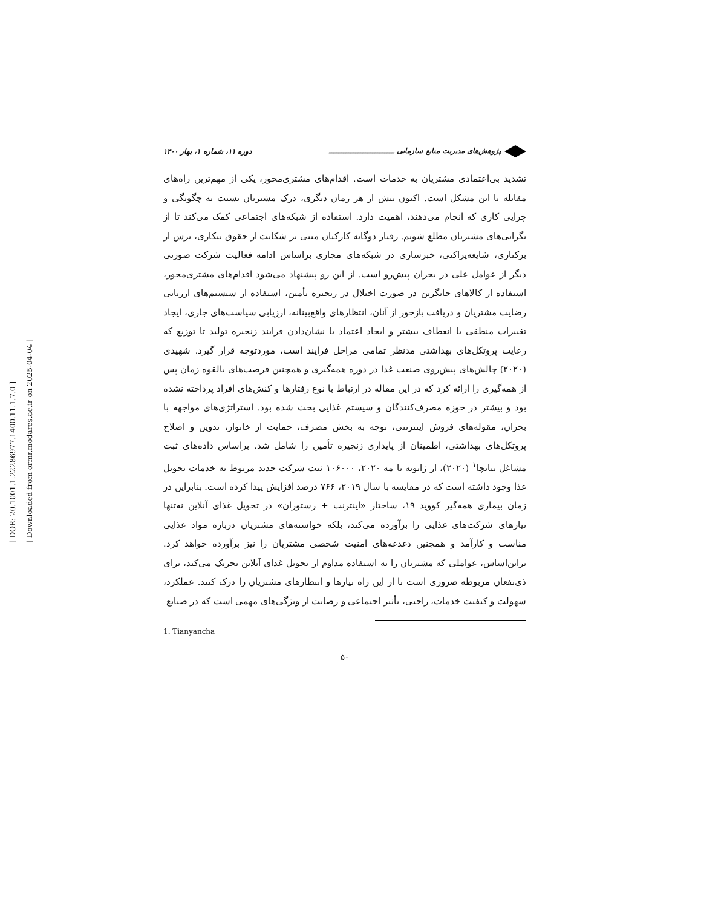[ DOR: 20.1001.1.22286977.1400.11.1.7.0 ]
[ Downloaded from ormr.modares.ac.ir on 2025-04-04 ]
پژوهش‌های مدیریت منابع سازمانی ـــــــــــــــــــــــــــ دوره ۱۱، شماره ۱، بهار ۱۴۰۰
تشدید بی‌اعتمادی مشتریان به خدمات است. اقدام‌های مشتری‌محور، یکی از مهم‌ترین راه‌های مقابله با این مشکل است. اکنون بیش از هر زمان دیگری، درک مشتریان نسبت به چگونگی و چرایی کاری که انجام می‌دهند، اهمیت دارد. استفاده از شبکه‌های اجتماعی کمک می‌کند تا از نگرانی‌های مشتریان مطلع شویم. رفتار دوگانه کارکنان مبنی بر شکایت از حقوق بیکاری، ترس از برکناری، شایعه‌پراکنی، خبرسازی در شبکه‌های مجازی براساس ادامه فعالیت شرکت صورتی دیگر از عوامل علی در بحران پیش‌رو است. از این رو پیشنهاد می‌شود اقدام‌های مشتری‌محور، استفاده از کالاهای جایگزین در صورت اختلال در زنجیره تأمین، استفاده از سیستم‌های ارزیابی رضایت مشتریان و دریافت بازخور از آنان، انتظارهای واقع‌بینانه، ارزیابی سیاست‌های جاری، ایجاد تغییرات منطقی با انعطاف بیشتر و ایجاد اعتماد با نشان‌دادن فرایند زنجیره تولید تا توزیع که رعایت پروتکل‌های بهداشتی مدنظر تمامی مراحل فرایند است، موردتوجه قرار گیرد. شهیدی (۲۰۲۰) چالش‌های پیش‌روی صنعت غذا در دوره همه‌گیری و همچنین فرصت‌های بالقوه زمان پس از همه‌گیری را ارائه کرد که در این مقاله در ارتباط با نوع رفتارها و کنش‌های افراد پرداخته نشده بود و بیشتر در حوزه مصرف‌کنندگان و سیستم غذایی بحث شده بود. استراتژی‌های مواجهه با بحران، مقوله‌های فروش اینترنتی، توجه به بخش مصرف، حمایت از خانوار، تدوین و اصلاح پروتکل‌های بهداشتی، اطمینان از پایداری زنجیره تأمین را شامل شد. براساس داده‌های ثبت مشاغل تیانچا<sup>۱</sup> (۲۰۲۰)، از ژانویه تا مه ۲۰۲۰، ۱۰۶۰۰۰ ثبت شرکت جدید مربوط به خدمات تحویل غذا وجود داشته است که در مقایسه با سال ۲۰۱۹، ۷۶۶ درصد افزایش پیدا کرده است. بنابراین در زمان بیماری همه‌گیر کووید ۱۹، ساختار «اینترنت + رستوران» در تحویل غذای آنلاین نه‌تنها نیازهای شرکت‌های غذایی را برآورده می‌کند، بلکه خواسته‌های مشتریان درباره مواد غذایی مناسب و کارآمد و همچنین دغدغه‌های امنیت شخصی مشتریان را نیز برآورده خواهد کرد. براین‌اساس، عواملی که مشتریان را به استفاده مداوم از تحویل غذای آنلاین تحریک می‌کند، برای ذی‌نفعان مربوطه ضروری است تا از این راه نیازها و انتظارهای مشتریان را درک کنند. عملکرد، سهولت و کیفیت خدمات، راحتی، تأثیر اجتماعی و رضایت از ویژگی‌های مهمی است که در صنایع
1. Tianyancha
۵۰